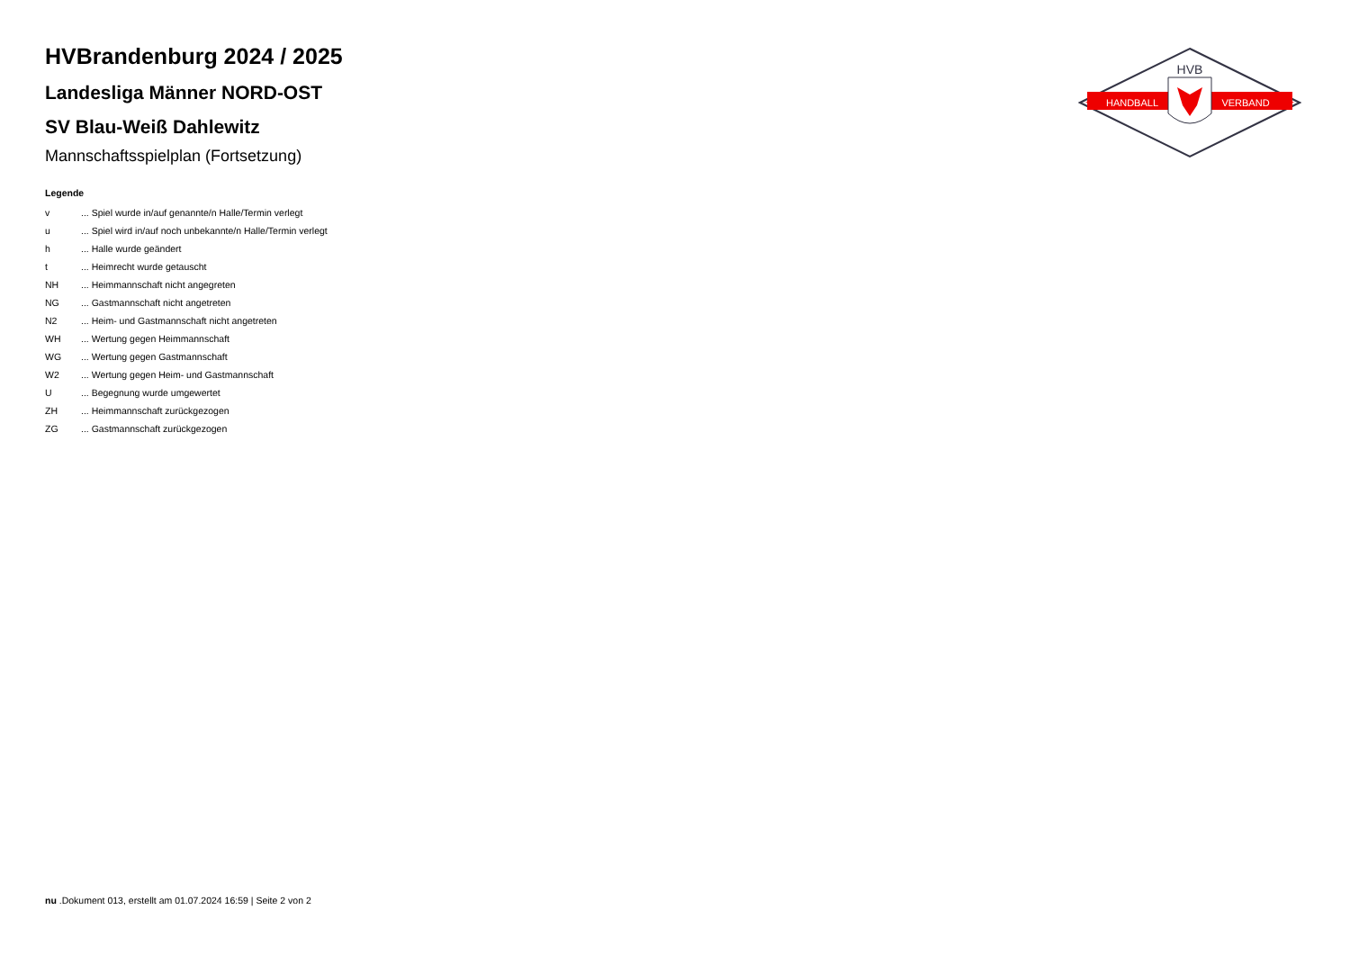HANDBALL
VERBAND
HVB
HVBrandenburg 2024 / 2025
Landesliga Männer NORD-OST
SV Blau-Weiß Dahlewitz
Mannschaftsspielplan (Fortsetzung)
Legende
| v | ... Spiel wurde in/auf genannte/n Halle/Termin verlegt |
| u | ... Spiel wird in/auf noch unbekannte/n Halle/Termin verlegt |
| h | ... Halle wurde geändert |
| t | ... Heimrecht wurde getauscht |
| NH | ... Heimmannschaft nicht angegreten |
| NG | ... Gastmannschaft nicht angetreten |
| N2 | ... Heim- und Gastmannschaft nicht angetreten |
| WH | ... Wertung gegen Heimmannschaft |
| WG | ... Wertung gegen Gastmannschaft |
| W2 | ... Wertung gegen Heim- und Gastmannschaft |
| U | ... Begegnung wurde umgewertet |
| ZH | ... Heimmannschaft zurückgezogen |
| ZG | ... Gastmannschaft zurückgezogen |
nu .Dokument 013, erstellt am 01.07.2024 16:59 | Seite 2 von 2